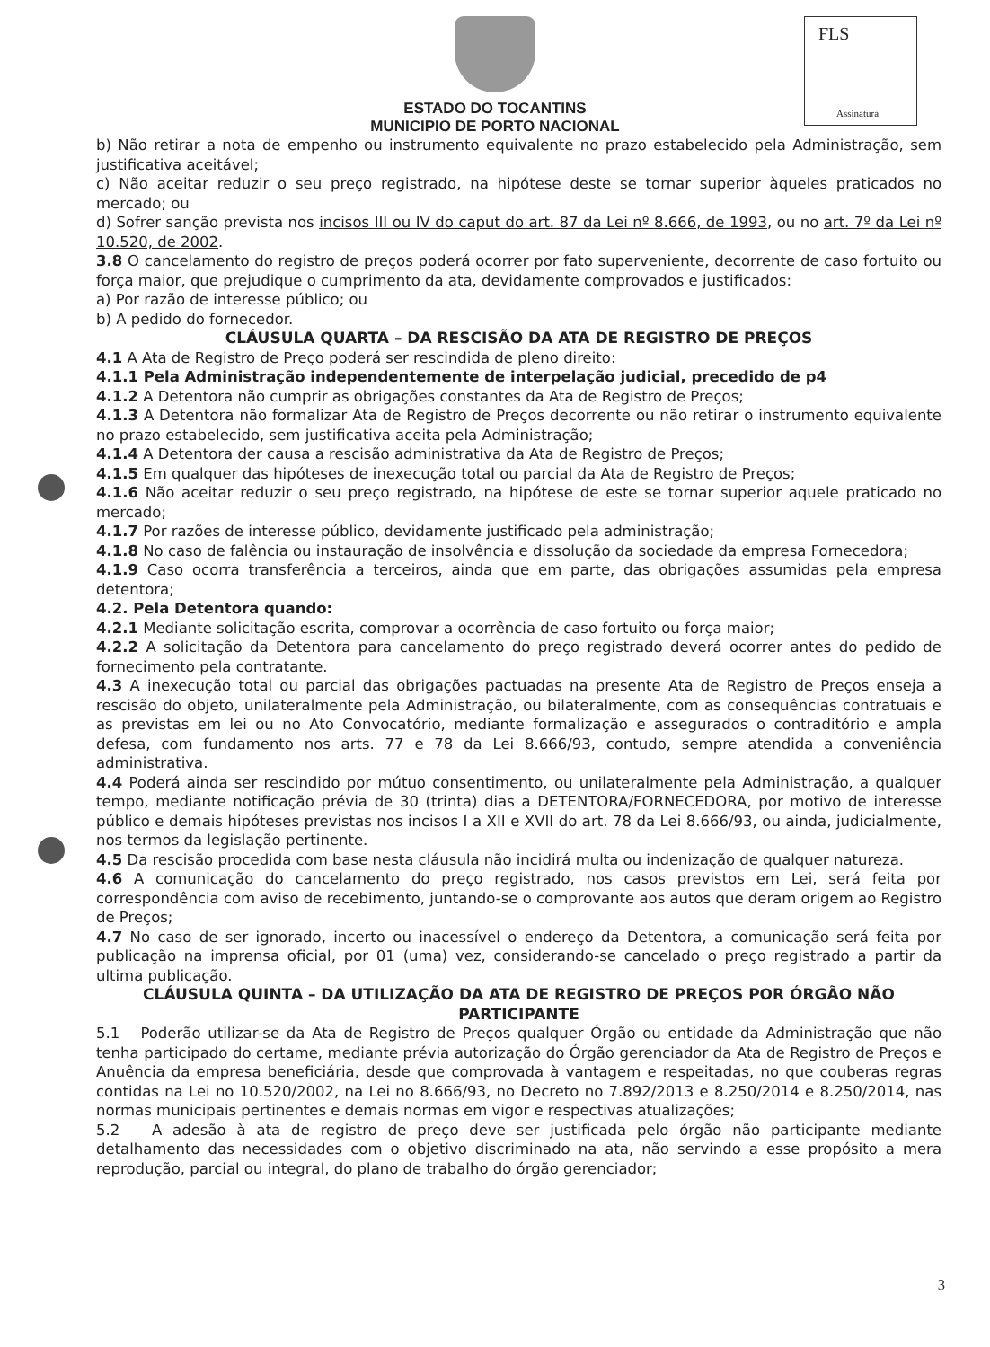FLS
Assinatura
ESTADO DO TOCANTINS
MUNICIPIO DE PORTO NACIONAL
b) Não retirar a nota de empenho ou instrumento equivalente no prazo estabelecido pela Administração, sem justificativa aceitável;
c) Não aceitar reduzir o seu preço registrado, na hipótese deste se tornar superior àqueles praticados no mercado; ou
d) Sofrer sanção prevista nos incisos III ou IV do caput do art. 87 da Lei nº 8.666, de 1993, ou no art. 7º da Lei nº 10.520, de 2002.
3.8 O cancelamento do registro de preços poderá ocorrer por fato superveniente, decorrente de caso fortuito ou força maior, que prejudique o cumprimento da ata, devidamente comprovados e justificados:
a) Por razão de interesse público; ou
b) A pedido do fornecedor.
CLÁUSULA QUARTA – DA RESCISÃO DA ATA DE REGISTRO DE PREÇOS
4.1 A Ata de Registro de Preço poderá ser rescindida de pleno direito:
4.1.1 Pela Administração independentemente de interpelação judicial, precedido de p4
4.1.2 A Detentora não cumprir as obrigações constantes da Ata de Registro de Preços;
4.1.3 A Detentora não formalizar Ata de Registro de Preços decorrente ou não retirar o instrumento equivalente no prazo estabelecido, sem justificativa aceita pela Administração;
4.1.4 A Detentora der causa a rescisão administrativa da Ata de Registro de Preços;
4.1.5 Em qualquer das hipóteses de inexecução total ou parcial da Ata de Registro de Preços;
4.1.6 Não aceitar reduzir o seu preço registrado, na hipótese de este se tornar superior aquele praticado no mercado;
4.1.7 Por razões de interesse público, devidamente justificado pela administração;
4.1.8 No caso de falência ou instauração de insolvência e dissolução da sociedade da empresa Fornecedora;
4.1.9 Caso ocorra transferência a terceiros, ainda que em parte, das obrigações assumidas pela empresa detentora;
4.2. Pela Detentora quando:
4.2.1 Mediante solicitação escrita, comprovar a ocorrência de caso fortuito ou força maior;
4.2.2 A solicitação da Detentora para cancelamento do preço registrado deverá ocorrer antes do pedido de fornecimento pela contratante.
4.3 A inexecução total ou parcial das obrigações pactuadas na presente Ata de Registro de Preços enseja a rescisão do objeto, unilateralmente pela Administração, ou bilateralmente, com as consequências contratuais e as previstas em lei ou no Ato Convocatório, mediante formalização e assegurados o contraditório e ampla defesa, com fundamento nos arts. 77 e 78 da Lei 8.666/93, contudo, sempre atendida a conveniência administrativa.
4.4 Poderá ainda ser rescindido por mútuo consentimento, ou unilateralmente pela Administração, a qualquer tempo, mediante notificação prévia de 30 (trinta) dias a DETENTORA/FORNECEDORA, por motivo de interesse público e demais hipóteses previstas nos incisos I a XII e XVII do art. 78 da Lei 8.666/93, ou ainda, judicialmente, nos termos da legislação pertinente.
4.5 Da rescisão procedida com base nesta cláusula não incidirá multa ou indenização de qualquer natureza.
4.6 A comunicação do cancelamento do preço registrado, nos casos previstos em Lei, será feita por correspondência com aviso de recebimento, juntando-se o comprovante aos autos que deram origem ao Registro de Preços;
4.7 No caso de ser ignorado, incerto ou inacessível o endereço da Detentora, a comunicação será feita por publicação na imprensa oficial, por 01 (uma) vez, considerando-se cancelado o preço registrado a partir da ultima publicação.
CLÁUSULA QUINTA – DA UTILIZAÇÃO DA ATA DE REGISTRO DE PREÇOS POR ÓRGÃO NÃO PARTICIPANTE
5.1 Poderão utilizar-se da Ata de Registro de Preços qualquer Órgão ou entidade da Administração que não tenha participado do certame, mediante prévia autorização do Órgão gerenciador da Ata de Registro de Preços e Anuência da empresa beneficiária, desde que comprovada à vantagem e respeitadas, no que couberas regras contidas na Lei no 10.520/2002, na Lei no 8.666/93, no Decreto no 7.892/2013 e 8.250/2014 e 8.250/2014, nas normas municipais pertinentes e demais normas em vigor e respectivas atualizações;
5.2 A adesão à ata de registro de preço deve ser justificada pelo órgão não participante mediante detalhamento das necessidades com o objetivo discriminado na ata, não servindo a esse propósito a mera reprodução, parcial ou integral, do plano de trabalho do órgão gerenciador;
3